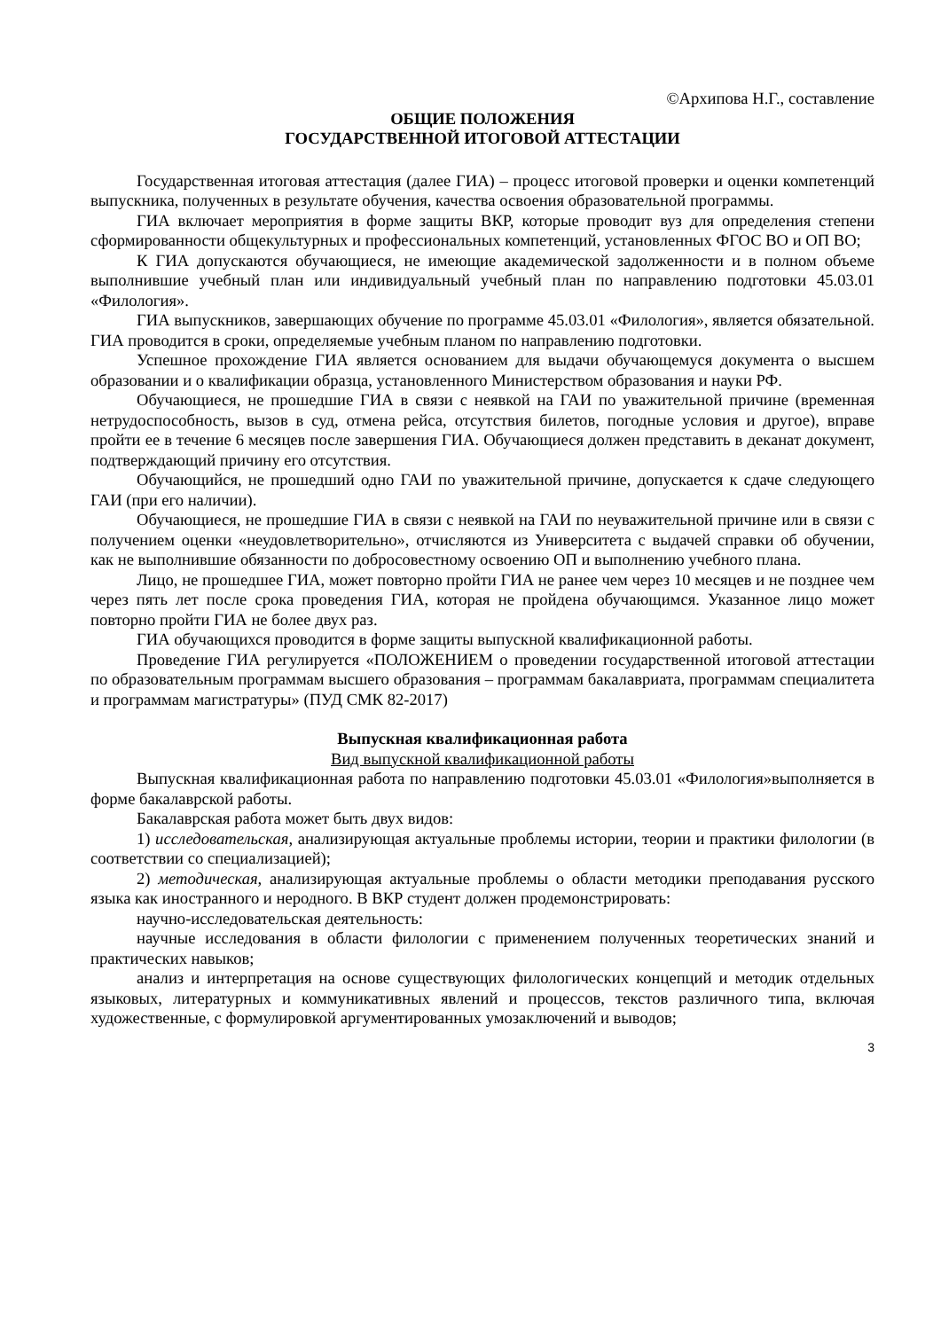©Архипова Н.Г., составление
ОБЩИЕ ПОЛОЖЕНИЯ
ГОСУДАРСТВЕННОЙ ИТОГОВОЙ АТТЕСТАЦИИ
Государственная итоговая аттестация (далее ГИА) – процесс итоговой проверки и оценки компетенций выпускника, полученных в результате обучения, качества освоения образовательной программы.
ГИА включает мероприятия в форме защиты ВКР, которые проводит вуз для определения степени сформированности общекультурных и профессиональных компетенций, установленных ФГОС ВО и ОП ВО;
К ГИА допускаются обучающиеся, не имеющие академической задолженности и в полном объеме выполнившие учебный план или индивидуальный учебный план по направлению подготовки 45.03.01 «Филология».
ГИА выпускников, завершающих обучение по программе 45.03.01 «Филология», является обязательной. ГИА проводится в сроки, определяемые учебным планом по направлению подготовки.
Успешное прохождение ГИА является основанием для выдачи обучающемуся документа о высшем образовании и о квалификации образца, установленного Министерством образования и науки РФ.
Обучающиеся, не прошедшие ГИА в связи с неявкой на ГАИ по уважительной причине (временная нетрудоспособность, вызов в суд, отмена рейса, отсутствия билетов, погодные условия и другое), вправе пройти ее в течение 6 месяцев после завершения ГИА. Обучающиеся должен представить в деканат документ, подтверждающий причину его отсутствия.
Обучающийся, не прошедший одно ГАИ по уважительной причине, допускается к сдаче следующего ГАИ (при его наличии).
Обучающиеся, не прошедшие ГИА в связи с неявкой на ГАИ по неуважительной причине или в связи с получением оценки «неудовлетворительно», отчисляются из Университета с выдачей справки об обучении, как не выполнившие обязанности по добросовестному освоению ОП и выполнению учебного плана.
Лицо, не прошедшее ГИА, может повторно пройти ГИА не ранее чем через 10 месяцев и не позднее чем через пять лет после срока проведения ГИА, которая не пройдена обучающимся. Указанное лицо может повторно пройти ГИА не более двух раз.
ГИА обучающихся проводится в форме защиты выпускной квалификационной работы.
Проведение ГИА регулируется «ПОЛОЖЕНИЕМ о проведении государственной итоговой аттестации по образовательным программам высшего образования – программам бакалавриата, программам специалитета и программам магистратуры» (ПУД СМК 82-2017)
Выпускная квалификационная работа
Вид выпускной квалификационной работы
Выпускная квалификационная работа по направлению подготовки 45.03.01 «Филология»выполняется в форме бакалаврской работы.
Бакалаврская работа может быть двух видов:
1) исследовательская, анализирующая актуальные проблемы истории, теории и практики филологии (в соответствии со специализацией);
2) методическая, анализирующая актуальные проблемы о области методики преподавания русского языка как иностранного и неродного. В ВКР студент должен продемонстрировать:
научно-исследовательская деятельность:
научные исследования в области филологии с применением полученных теоретических знаний и практических навыков;
анализ и интерпретация на основе существующих филологических концепций и методик отдельных языковых, литературных и коммуникативных явлений и процессов, текстов различного типа, включая художественные, с формулировкой аргументированных умозаключений и выводов;
3